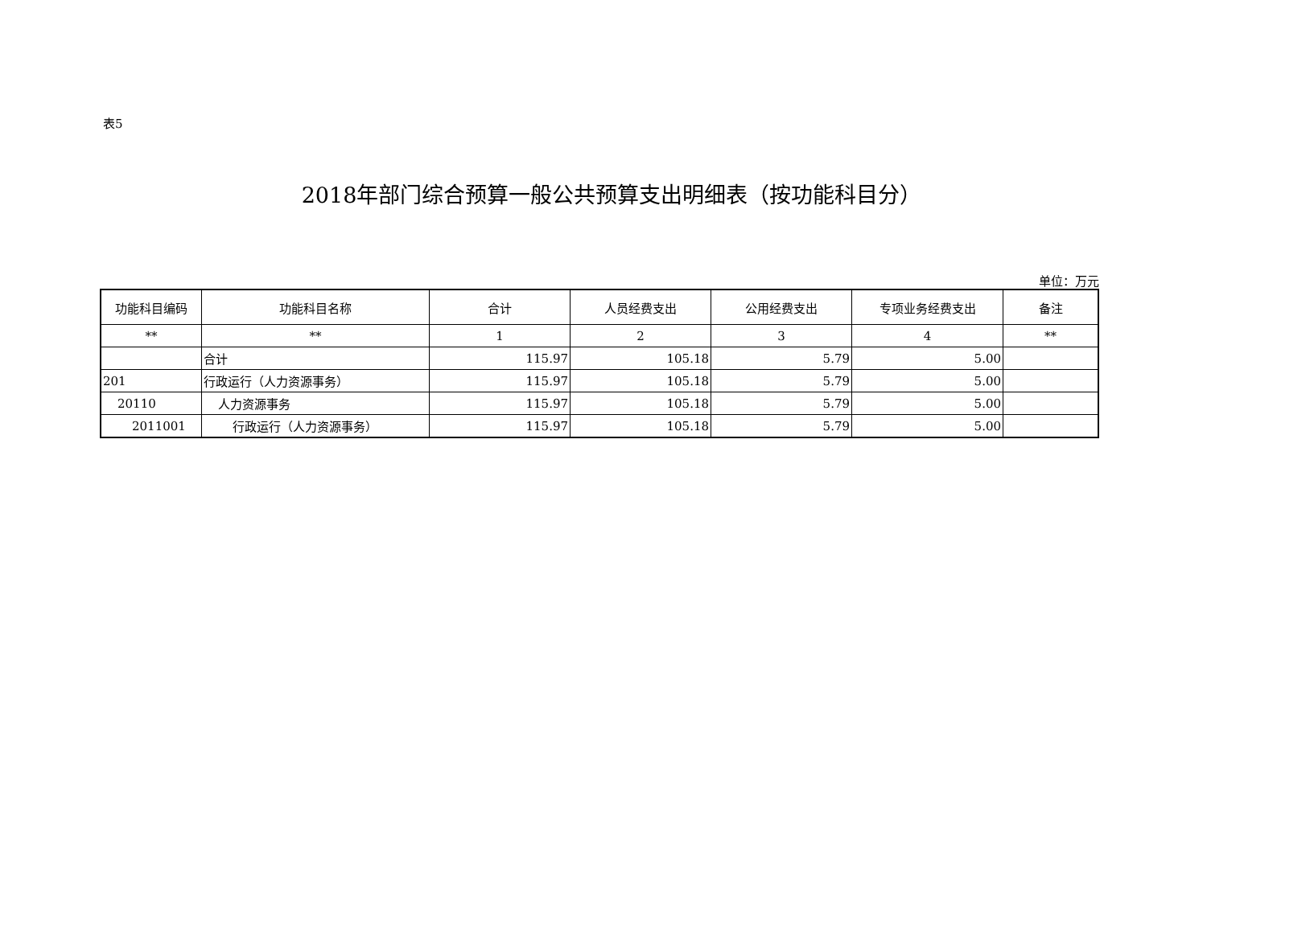表5
2018年部门综合预算一般公共预算支出明细表（按功能科目分）
单位：万元
| 功能科目编码 | 功能科目名称 | 合计 | 人员经费支出 | 公用经费支出 | 专项业务经费支出 | 备注 |
| --- | --- | --- | --- | --- | --- | --- |
| ** | ** | 1 | 2 | 3 | 4 | ** |
| | 合计 | 115.97 | 105.18 | 5.79 | 5.00 | |
| 201 | 行政运行（人力资源事务） | 115.97 | 105.18 | 5.79 | 5.00 | |
| 20110 | 人力资源事务 | 115.97 | 105.18 | 5.79 | 5.00 | |
| 2011001 | 行政运行（人力资源事务） | 115.97 | 105.18 | 5.79 | 5.00 | |